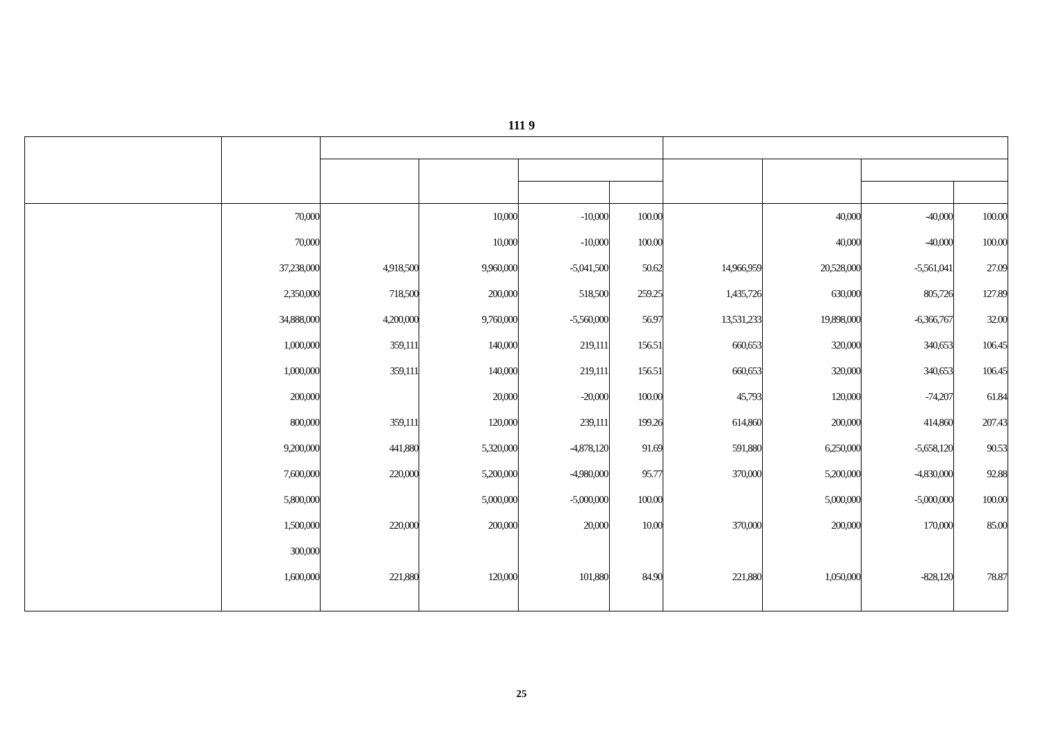111 9
| | 70,000 | | 10,000 | -10,000 | 100.00 | | 40,000 | -40,000 | 100.00 |
| | 70,000 | | 10,000 | -10,000 | 100.00 | | 40,000 | -40,000 | 100.00 |
| | 37,238,000 | 4,918,500 | 9,960,000 | -5,041,500 | 50.62 | 14,966,959 | 20,528,000 | -5,561,041 | 27.09 |
| | 2,350,000 | 718,500 | 200,000 | 518,500 | 259.25 | 1,435,726 | 630,000 | 805,726 | 127.89 |
| | 34,888,000 | 4,200,000 | 9,760,000 | -5,560,000 | 56.97 | 13,531,233 | 19,898,000 | -6,366,767 | 32.00 |
| | 1,000,000 | 359,111 | 140,000 | 219,111 | 156.51 | 660,653 | 320,000 | 340,653 | 106.45 |
| | 1,000,000 | 359,111 | 140,000 | 219,111 | 156.51 | 660,653 | 320,000 | 340,653 | 106.45 |
| | 200,000 | | 20,000 | -20,000 | 100.00 | 45,793 | 120,000 | -74,207 | 61.84 |
| | 800,000 | 359,111 | 120,000 | 239,111 | 199.26 | 614,860 | 200,000 | 414,860 | 207.43 |
| | 9,200,000 | 441,880 | 5,320,000 | -4,878,120 | 91.69 | 591,880 | 6,250,000 | -5,658,120 | 90.53 |
| | 7,600,000 | 220,000 | 5,200,000 | -4,980,000 | 95.77 | 370,000 | 5,200,000 | -4,830,000 | 92.88 |
| | 5,800,000 | | 5,000,000 | -5,000,000 | 100.00 | | 5,000,000 | -5,000,000 | 100.00 |
| | 1,500,000 | 220,000 | 200,000 | 20,000 | 10.00 | 370,000 | 200,000 | 170,000 | 85.00 |
| | 300,000 | | | | | | | | |
| | 1,600,000 | 221,880 | 120,000 | 101,880 | 84.90 | 221,880 | 1,050,000 | -828,120 | 78.87 |
25